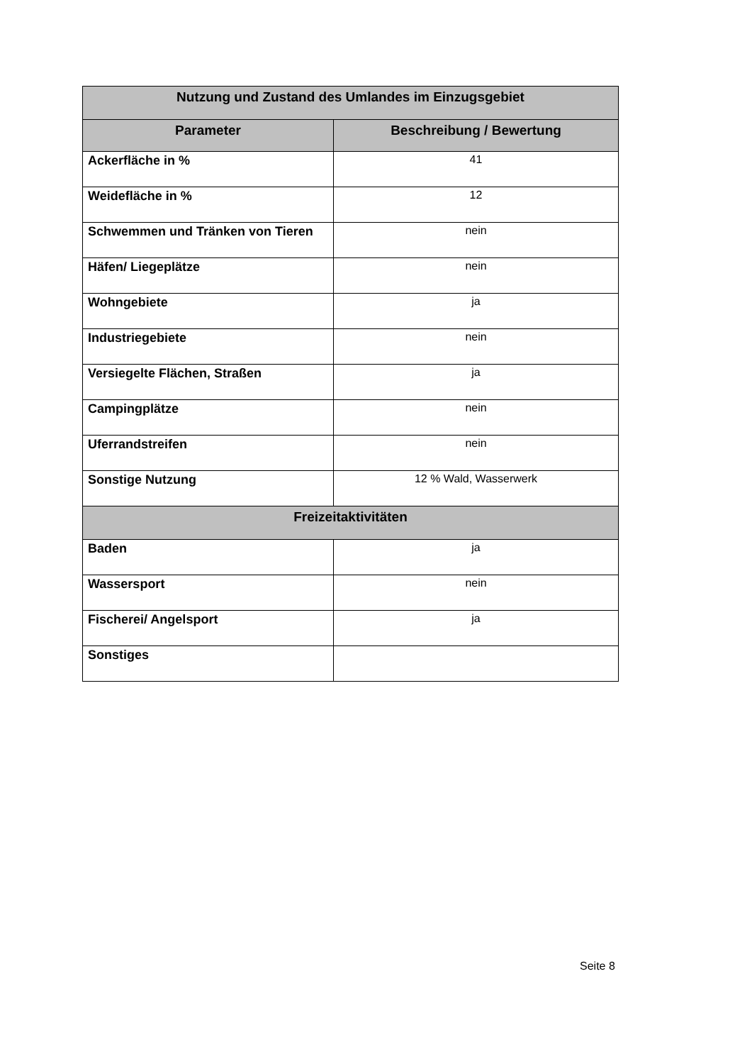| Nutzung und Zustand des Umlandes im Einzugsgebiet | |
| --- | --- |
| Parameter | Beschreibung / Bewertung |
| Ackerfläche in % | 41 |
| Weidefläche in % | 12 |
| Schwemmen und Tränken von Tieren | nein |
| Häfen/ Liegeplätze | nein |
| Wohngebiete | ja |
| Industriegebiete | nein |
| Versiegelte Flächen, Straßen | ja |
| Campingplätze | nein |
| Uferrandstreifen | nein |
| Sonstige Nutzung | 12 % Wald, Wasserwerk |
| Freizeitaktivitäten | |
| Baden | ja |
| Wassersport | nein |
| Fischerei/ Angelsport | ja |
| Sonstiges | |
Seite 8